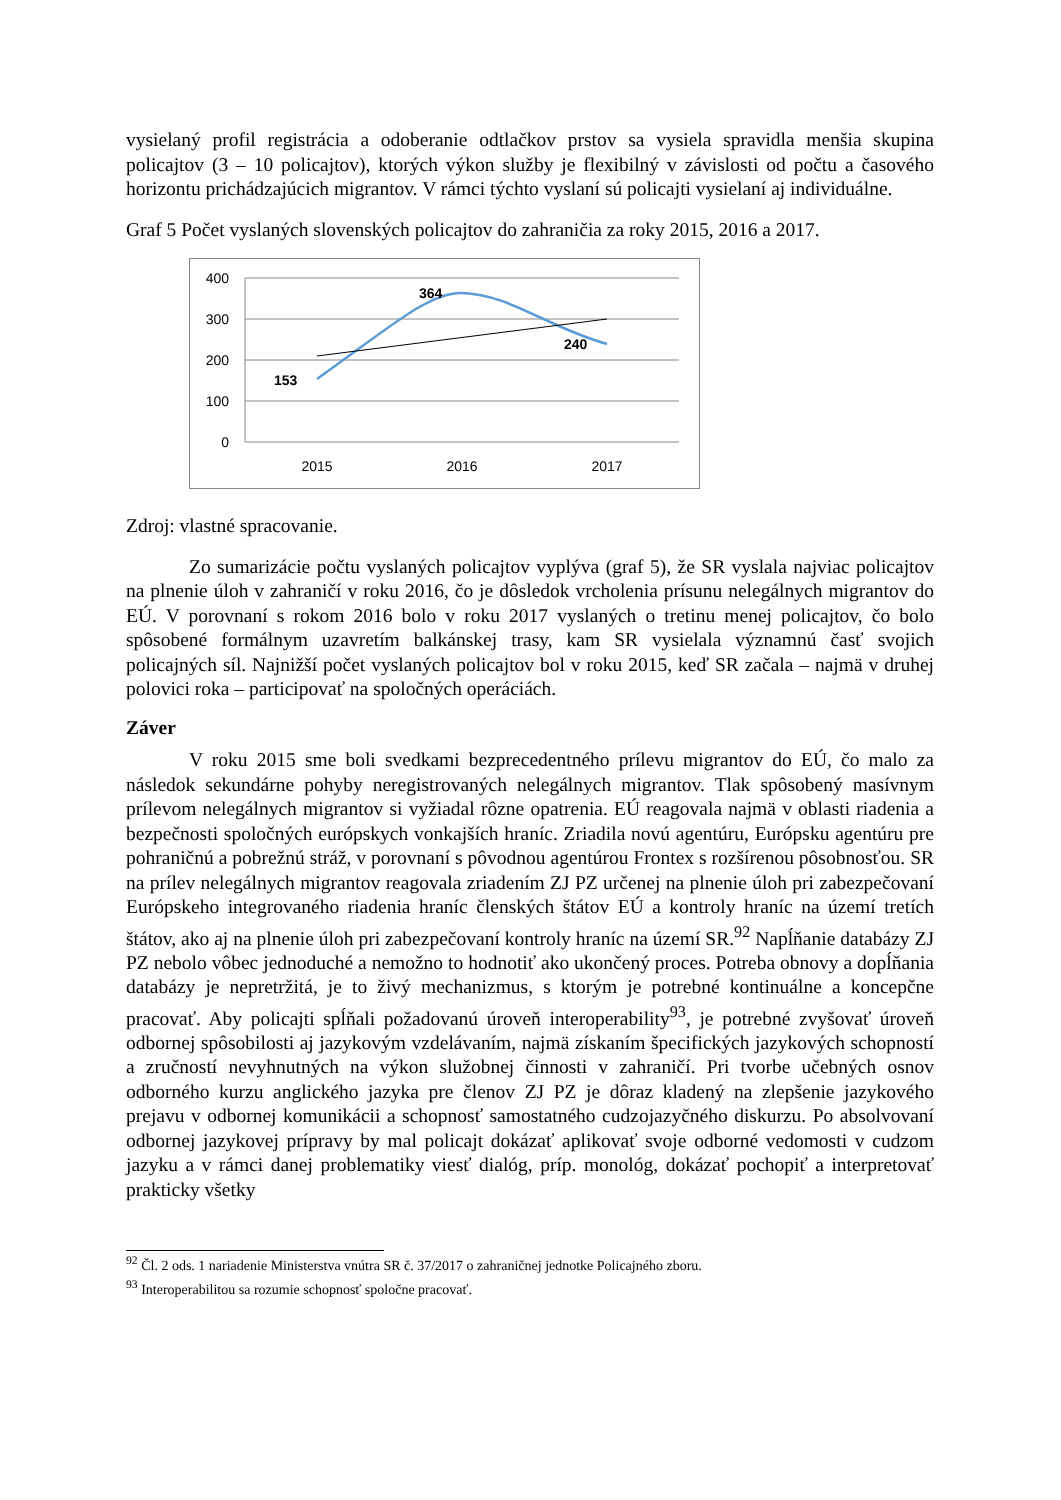vysielaný profil registrácia a odoberanie odtlačkov prstov sa vysiela spravidla menšia skupina policajtov (3 – 10 policajtov), ktorých výkon služby je flexibilný v závislosti od počtu a časového horizontu prichádzajúcich migrantov. V rámci týchto vyslaní sú policajti vysielaní aj individuálne.
Graf 5 Počet vyslaných slovenských policajtov do zahraničia za roky 2015, 2016 a 2017.
400
300
200
100
0
2015
2016
2017
153
364
240
Zdroj: vlastné spracovanie.
Zo sumarizácie počtu vyslaných policajtov vyplýva (graf 5), že SR vyslala najviac policajtov na plnenie úloh v zahraničí v roku 2016, čo je dôsledok vrcholenia prísunu nelegálnych migrantov do EÚ. V porovnaní s rokom 2016 bolo v roku 2017 vyslaných o tretinu menej policajtov, čo bolo spôsobené formálnym uzavretím balkánskej trasy, kam SR vysielala významnú časť svojich policajných síl. Najnižší počet vyslaných policajtov bol v roku 2015, keď SR začala – najmä v druhej polovici roka – participovať na spoločných operáciách.
Záver
V roku 2015 sme boli svedkami bezprecedentného prílevu migrantov do EÚ, čo malo za následok sekundárne pohyby neregistrovaných nelegálnych migrantov. Tlak spôsobený masívnym prílevom nelegálnych migrantov si vyžiadal rôzne opatrenia. EÚ reagovala najmä v oblasti riadenia a bezpečnosti spoločných európskych vonkajších hraníc. Zriadila novú agentúru, Európsku agentúru pre pohraničnú a pobrežnú stráž, v porovnaní s pôvodnou agentúrou Frontex s rozšírenou pôsobnosťou. SR na prílev nelegálnych migrantov reagovala zriadením ZJ PZ určenej na plnenie úloh pri zabezpečovaní Európskeho integrovaného riadenia hraníc členských štátov EÚ a kontroly hraníc na území tretích štátov, ako aj na plnenie úloh pri zabezpečovaní kontroly hraníc na území SR.<sup>92</sup> Napĺňanie databázy ZJ PZ nebolo vôbec jednoduché a nemožno to hodnotiť ako ukončený proces. Potreba obnovy a dopĺňania databázy je nepretržitá, je to živý mechanizmus, s ktorým je potrebné kontinuálne a koncepčne pracovať. Aby policajti spĺňali požadovanú úroveň interoperability<sup>93</sup>, je potrebné zvyšovať úroveň odbornej spôsobilosti aj jazykovým vzdelávaním, najmä získaním špecifických jazykových schopností a zručností nevyhnutných na výkon služobnej činnosti v zahraničí. Pri tvorbe učebných osnov odborného kurzu anglického jazyka pre členov ZJ PZ je dôraz kladený na zlepšenie jazykového prejavu v odbornej komunikácii a schopnosť samostatného cudzojazyčného diskurzu. Po absolvovaní odbornej jazykovej prípravy by mal policajt dokázať aplikovať svoje odborné vedomosti v cudzom jazyku a v rámci danej problematiky viesť dialóg, príp. monológ, dokázať pochopiť a interpretovať prakticky všetky
<sup>92</sup> Čl. 2 ods. 1 nariadenie Ministerstva vnútra SR č. 37/2017 o zahraničnej jednotke Policajného zboru.
<sup>93</sup> Interoperabilitou sa rozumie schopnosť spoločne pracovať.